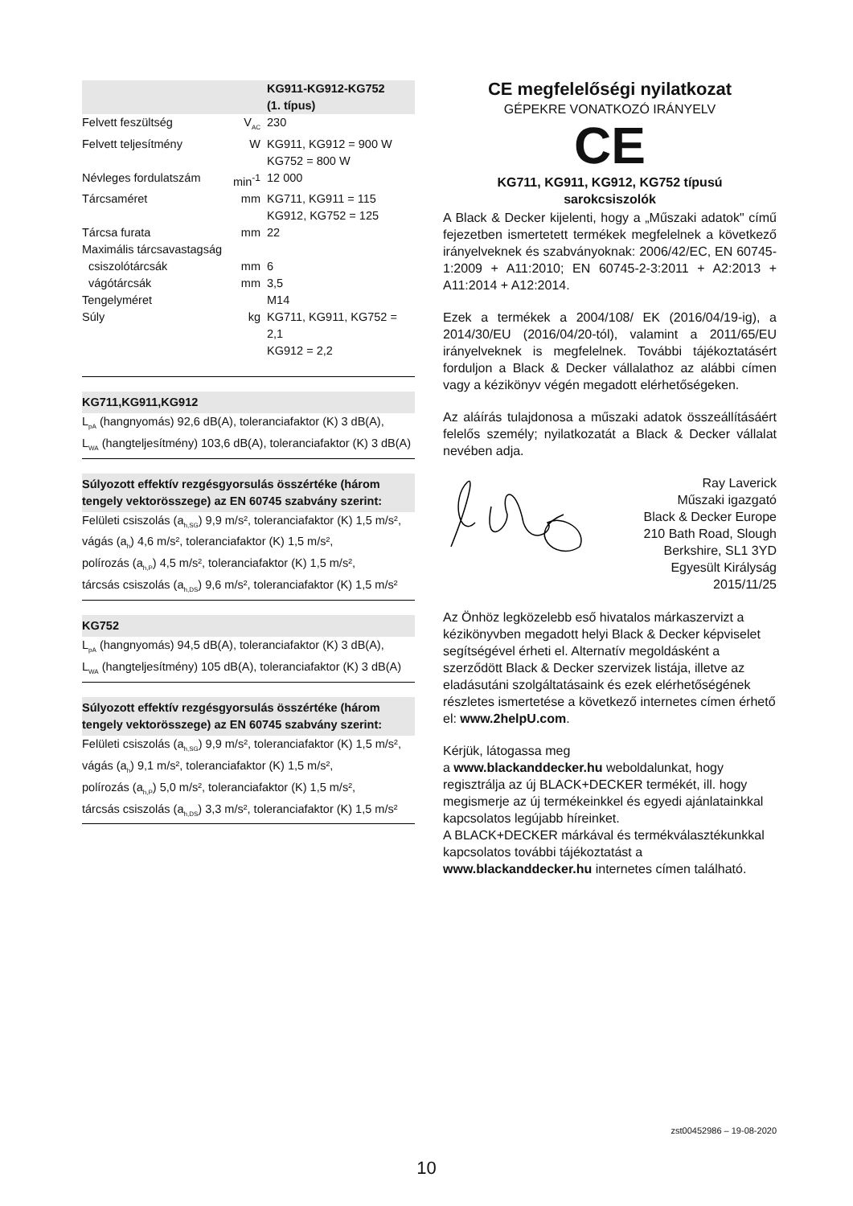| | | KG911-KG912-KG752 (1. típus) |
| --- | --- | --- |
| Felvett feszültség | V<sub>AC</sub> | 230 |
| Felvett teljesítmény | W | KG911, KG912 = 900 W KG752 = 800 W |
| Névleges fordulatszám | min<sup>-1</sup> | 12 000 |
| Tárcsaméret | mm | KG711, KG911 = 115 KG912, KG752 = 125 |
| Tárcsa furata | mm | 22 |
| Maximális tárcsavastagság | | |
| csiszolótárcsák | mm | 6 |
| vágótárcsák | mm | 3,5 |
| Tengelyméret | | M14 |
| Súly | kg | KG711, KG911, KG752 = 2,1 KG912 = 2,2 |
KG711,KG911,KG912
L<sub>pA</sub> (hangnyomás) 92,6 dB(A), toleranciafaktor (K) 3 dB(A),
L<sub>WA</sub> (hangteljesítmény) 103,6 dB(A), toleranciafaktor (K) 3 dB(A)
Súlyozott effektív rezgésgyorsulás összértéke (három tengely vektorösszege) az EN 60745 szabvány szerint:
Felületi csiszolás (a<sub>h,SG</sub>) 9,9 m/s², toleranciafaktor (K) 1,5 m/s²,
vágás (a<sub>h</sub>) 4,6 m/s², toleranciafaktor (K) 1,5 m/s²,
polírozás (a<sub>h,P</sub>) 4,5 m/s², toleranciafaktor (K) 1,5 m/s²,
tárcsás csiszolás (a<sub>h,DS</sub>) 9,6 m/s², toleranciafaktor (K) 1,5 m/s²
KG752
L<sub>pA</sub> (hangnyomás) 94,5 dB(A), toleranciafaktor (K) 3 dB(A),
L<sub>WA</sub> (hangteljesítmény) 105 dB(A), toleranciafaktor (K) 3 dB(A)
Súlyozott effektív rezgésgyorsulás összértéke (három tengely vektorösszege) az EN 60745 szabvány szerint:
Felületi csiszolás (a<sub>h,SG</sub>) 9,9 m/s², toleranciafaktor (K) 1,5 m/s²,
vágás (a<sub>h</sub>) 9,1 m/s², toleranciafaktor (K) 1,5 m/s²,
polírozás (a<sub>h,P</sub>) 5,0 m/s², toleranciafaktor (K) 1,5 m/s²,
tárcsás csiszolás (a<sub>h,DS</sub>) 3,3 m/s², toleranciafaktor (K) 1,5 m/s²
CE megfelelőségi nyilatkozat
GÉPEKRE VONATKOZÓ IRÁNYELV
CE
KG711, KG911, KG912, KG752 típusú
sarokcsiszolók
A Black & Decker kijelenti, hogy a „Műszaki adatok" című fejezetben ismertetett termékek megfelelnek a következő irányelveknek és szabványoknak: 2006/42/EC, EN 60745-1:2009 + A11:2010; EN 60745-2-3:2011 + A2:2013 + A11:2014 + A12:2014.
Ezek a termékek a 2004/108/ EK (2016/04/19-ig), a 2014/30/EU (2016/04/20-tól), valamint a 2011/65/EU irányelveknek is megfelelnek. További tájékoztatásért forduljon a Black & Decker vállalathoz az alábbi címen vagy a kézikönyv végén megadott elérhetőségeken.
Az aláírás tulajdonosa a műszaki adatok összeállításáért felelős személy; nyilatkozatát a Black & Decker vállalat nevében adja.
Ray Laverick
Műszaki igazgató
Black & Decker Europe
210 Bath Road, Slough
Berkshire, SL1 3YD
Egyesült Királyság
2015/11/25
Az Önhöz legközelebb eső hivatalos márkaszervizt a kézikönyvben megadott helyi Black & Decker képviselet segítségével érheti el. Alternatív megoldásként a szerződött Black & Decker szervizek listája, illetve az eladásutáni szolgáltatásaink és ezek elérhetőségének részletes ismertetése a következő internetes címen érhető el: www.2helpU.com.
Kérjük, látogassa meg
a www.blackanddecker.hu weboldalunkat, hogy regisztrálja az új BLACK+DECKER termékét, ill. hogy megismerje az új termékeinkkel és egyedi ajánlatainkkal kapcsolatos legújabb híreinket.
A BLACK+DECKER márkával és termékválasztékunkkal kapcsolatos további tájékoztatást a www.blackanddecker.hu internetes címen található.
zst00452986 – 19-08-2020
10